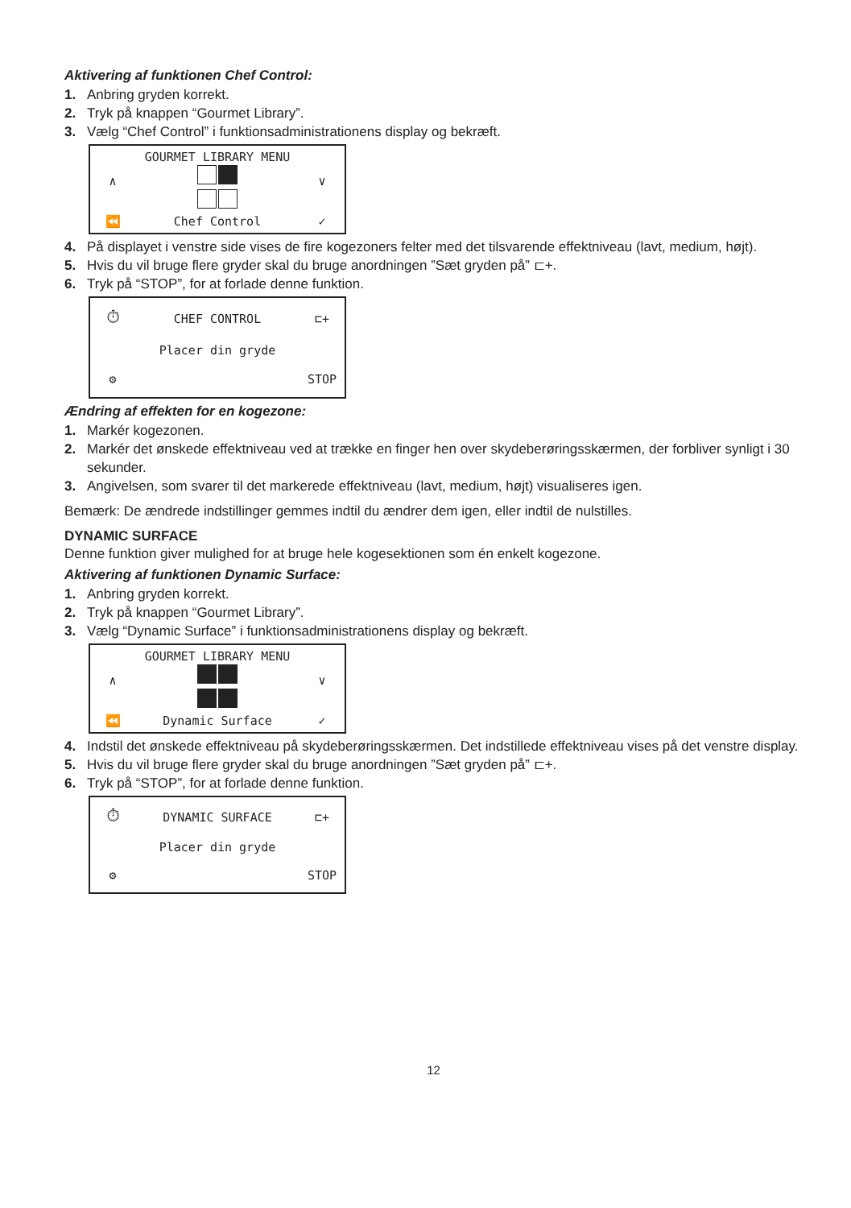Aktivering af funktionen Chef Control:
1. Anbring gryden korrekt.
2. Tryk på knappen “Gourmet Library”.
3. Vælg “Chef Control” i funktionsadministrationens display og bekræft.
∧
GOURMET LIBRARY MENU
∨ ⏪
Chef Control
✓
4. På displayet i venstre side vises de fire kogezoners felter med det tilsvarende effektniveau (lavt, medium, højt).
5. Hvis du vil bruge flere gryder skal du bruge anordningen ”Sæt gryden på” ⊏+.
6. Tryk på “STOP”, for at forlade denne funktion.
⏱
CHEF CONTROL
⊏+
Placer din gryde
⚙
STOP
Ændring af effekten for en kogezone:
1. Markér kogezonen.
2. Markér det ønskede effektniveau ved at trække en finger hen over skydeberøringsskærmen, der forbliver synligt i 30 sekunder.
3. Angivelsen, som svarer til det markerede effektniveau (lavt, medium, højt) visualiseres igen.
Bemærk: De ændrede indstillinger gemmes indtil du ændrer dem igen, eller indtil de nulstilles.
DYNAMIC SURFACE
Denne funktion giver mulighed for at bruge hele kogesektionen som én enkelt kogezone.
Aktivering af funktionen Dynamic Surface:
1. Anbring gryden korrekt.
2. Tryk på knappen “Gourmet Library”.
3. Vælg “Dynamic Surface” i funktionsadministrationens display og bekræft.
∧
GOURMET LIBRARY MENU
∨ ⏪
Dynamic Surface
✓
4. Indstil det ønskede effektniveau på skydeberøringsskærmen. Det indstillede effektniveau vises på det venstre display.
5. Hvis du vil bruge flere gryder skal du bruge anordningen ”Sæt gryden på” ⊏+.
6. Tryk på “STOP”, for at forlade denne funktion.
⏱
DYNAMIC SURFACE
⊏+
Placer din gryde
⚙
STOP
12